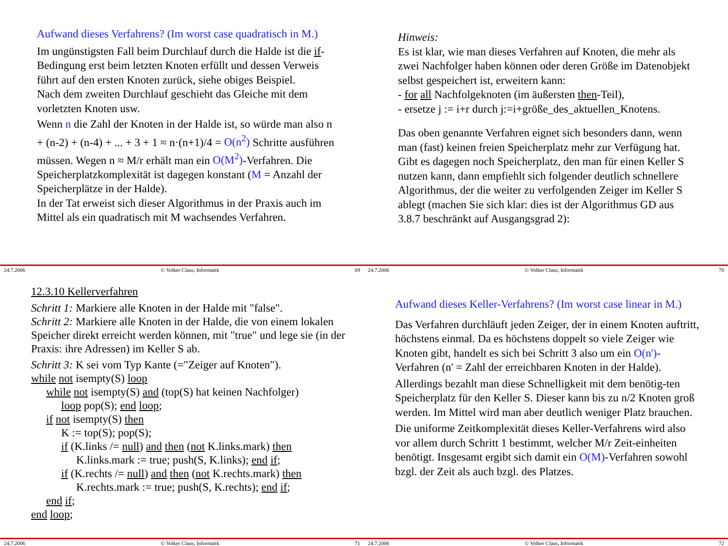Aufwand dieses Verfahrens? (Im worst case quadratisch in M.)
Im ungünstigsten Fall beim Durchlauf durch die Halde ist die if-Bedingung erst beim letzten Knoten erfüllt und dessen Verweis führt auf den ersten Knoten zurück, siehe obiges Beispiel.
Nach dem zweiten Durchlauf geschieht das Gleiche mit dem vorletzten Knoten usw.
Wenn n die Zahl der Knoten in der Halde ist, so würde man also n + (n-2) + (n-4) + ... + 3 + 1 ≈ n·(n+1)/4 = O(n<sup>2</sup>) Schritte ausführen müssen. Wegen n ≈ M/r erhält man ein O(M<sup>2</sup>)-Verfahren. Die Speicherplatzkomplexität ist dagegen konstant (M = Anzahl der Speicherplätze in der Halde).
In der Tat erweist sich dieser Algorithmus in der Praxis auch im Mittel als ein quadratisch mit M wachsendes Verfahren.
24.7.2006 © Volker Claus, Informatik 69
Hinweis:
Es ist klar, wie man dieses Verfahren auf Knoten, die mehr als zwei Nachfolger haben können oder deren Größe im Datenobjekt selbst gespeichert ist, erweitern kann:
- for all Nachfolgeknoten (im äußersten then-Teil),
- ersetze j := i+r durch j:=i+größe_des_aktuellen_Knotens.
Das oben genannte Verfahren eignet sich besonders dann, wenn man (fast) keinen freien Speicherplatz mehr zur Verfügung hat. Gibt es dagegen noch Speicherplatz, den man für einen Keller S nutzen kann, dann empfiehlt sich folgender deutlich schnellere Algorithmus, der die weiter zu verfolgenden Zeiger im Keller S ablegt (machen Sie sich klar: dies ist der Algorithmus GD aus 3.8.7 beschränkt auf Ausgangsgrad 2):
24.7.2006 © Volker Claus, Informatik 70
12.3.10 Kellerverfahren
Schritt 1: Markiere alle Knoten in der Halde mit "false".
Schritt 2: Markiere alle Knoten in der Halde, die von einem lokalen Speicher direkt erreicht werden können, mit "true" und lege sie (in der Praxis: ihre Adressen) im Keller S ab.
Schritt 3: K sei vom Typ Kante (="Zeiger auf Knoten").
while not isempty(S) loop
while not isempty(S) and (top(S) hat keinen Nachfolger)
loop pop(S); end loop;
if not isempty(S) then
K := top(S); pop(S);
if (K.links /= null) and then (not K.links.mark) then
K.links.mark := true; push(S, K.links); end if;
if (K.rechts /= null) and then (not K.rechts.mark) then
K.rechts.mark := true; push(S, K.rechts); end if;
end if;
end loop;
24.7.2006 © Volker Claus, Informatik 71
Aufwand dieses Keller-Verfahrens? (Im worst case linear in M.)
Das Verfahren durchläuft jeden Zeiger, der in einem Knoten auftritt, höchstens einmal. Da es höchstens doppelt so viele Zeiger wie Knoten gibt, handelt es sich bei Schritt 3 also um ein O(n')-Verfahren (n' = Zahl der erreichbaren Knoten in der Halde).
Allerdings bezahlt man diese Schnelligkeit mit dem benötig-ten Speicherplatz für den Keller S. Dieser kann bis zu n/2 Knoten groß werden. Im Mittel wird man aber deutlich weniger Platz brauchen.
Die uniforme Zeitkomplexität dieses Keller-Verfahrens wird also vor allem durch Schritt 1 bestimmt, welcher M/r Zeit-einheiten benötigt. Insgesamt ergibt sich damit ein O(M)-Verfahren sowohl bzgl. der Zeit als auch bzgl. des Platzes.
24.7.2006 © Volker Claus, Informatik 72